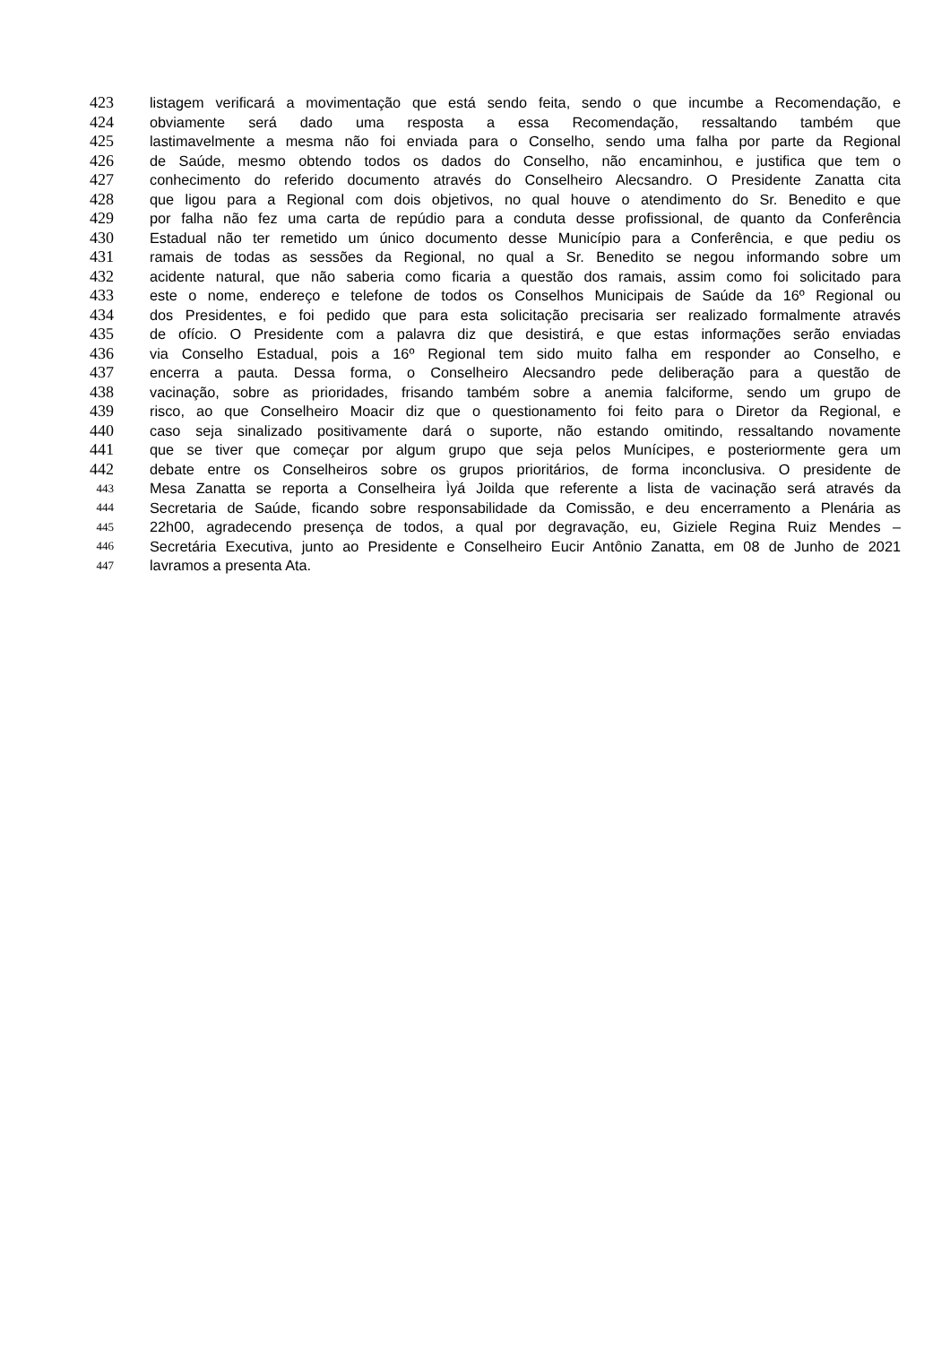423 listagem verificará a movimentação que está sendo feita, sendo o que incumbe a Recomendação, e
424 obviamente será dado uma resposta a essa Recomendação, ressaltando também que
425 lastimavelmente a mesma não foi enviada para o Conselho, sendo uma falha por parte da Regional
426 de Saúde, mesmo obtendo todos os dados do Conselho, não encaminhou, e justifica que tem o
427 conhecimento do referido documento através do Conselheiro Alecsandro. O Presidente Zanatta cita
428 que ligou para a Regional com dois objetivos, no qual houve o atendimento do Sr. Benedito e que
429 por falha não fez uma carta de repúdio para a conduta desse profissional, de quanto da Conferência
430 Estadual não ter remetido um único documento desse Município para a Conferência, e que pediu os
431 ramais de todas as sessões da Regional, no qual a Sr. Benedito se negou informando sobre um
432 acidente natural, que não saberia como ficaria a questão dos ramais, assim como foi solicitado para
433 este o nome, endereço e telefone de todos os Conselhos Municipais de Saúde da 16º Regional ou
434 dos Presidentes, e foi pedido que para esta solicitação precisaria ser realizado formalmente através
435 de ofício. O Presidente com a palavra diz que desistirá, e que estas informações serão enviadas
436 via Conselho Estadual, pois a 16º Regional tem sido muito falha em responder ao Conselho, e
437 encerra a pauta. Dessa forma, o Conselheiro Alecsandro pede deliberação para a questão de
438 vacinação, sobre as prioridades, frisando também sobre a anemia falciforme, sendo um grupo de
439 risco, ao que Conselheiro Moacir diz que o questionamento foi feito para o Diretor da Regional, e
440 caso seja sinalizado positivamente dará o suporte, não estando omitindo, ressaltando novamente
441 que se tiver que começar por algum grupo que seja pelos Munícipes, e posteriormente gera um
442 debate entre os Conselheiros sobre os grupos prioritários, de forma inconclusiva. O presidente de
443
Mesa Zanatta se reporta a Conselheira Ìyá Joilda que referente a lista de vacinação será através da
444
Secretaria de Saúde, ficando sobre responsabilidade da Comissão, e deu encerramento a Plenária as
445
22h00, agradecendo presença de todos, a qual por degravação, eu, Giziele Regina Ruiz Mendes –
446
Secretária Executiva, junto ao Presidente e Conselheiro Eucir Antônio Zanatta, em 08 de Junho de 2021
447
lavramos a presenta Ata.